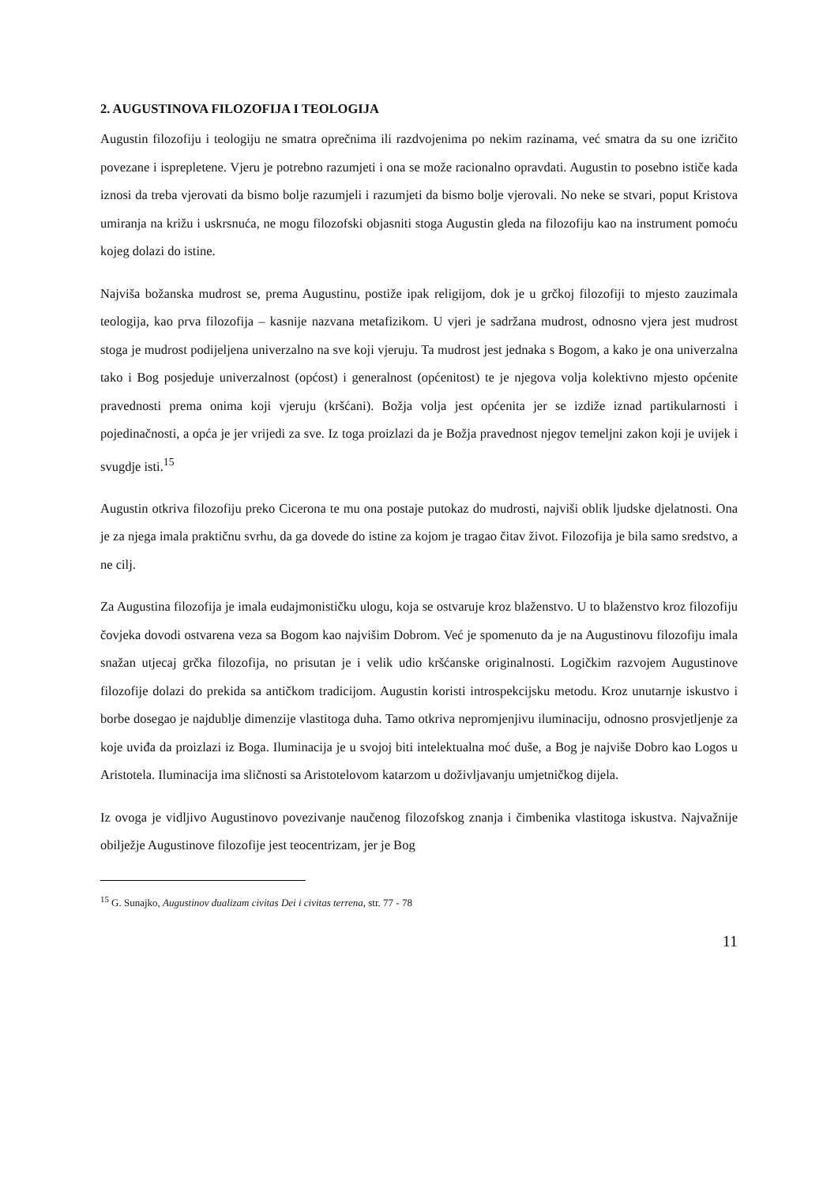2. AUGUSTINOVA FILOZOFIJA I TEOLOGIJA
Augustin filozofiju i teologiju ne smatra oprečnima ili razdvojenima po nekim razinama, već smatra da su one izričito povezane i isprepletene. Vjeru je potrebno razumjeti i ona se može racionalno opravdati. Augustin to posebno ističe kada iznosi da treba vjerovati da bismo bolje razumjeli i razumjeti da bismo bolje vjerovali. No neke se stvari, poput Kristova umiranja na križu i uskrsnuća, ne mogu filozofski objasniti stoga Augustin gleda na filozofiju kao na instrument pomoću kojeg dolazi do istine.
Najviša božanska mudrost se, prema Augustinu, postiže ipak religijom, dok je u grčkoj filozofiji to mjesto zauzimala teologija, kao prva filozofija – kasnije nazvana metafizikom. U vjeri je sadržana mudrost, odnosno vjera jest mudrost stoga je mudrost podijeljena univerzalno na sve koji vjeruju. Ta mudrost jest jednaka s Bogom, a kako je ona univerzalna tako i Bog posjeduje univerzalnost (općost) i generalnost (općenitost) te je njegova volja kolektivno mjesto općenite pravednosti prema onima koji vjeruju (kršćani). Božja volja jest općenita jer se izdiže iznad partikularnosti i pojedinačnosti, a opća je jer vrijedi za sve. Iz toga proizlazi da je Božja pravednost njegov temeljni zakon koji je uvijek i svugdje isti.<sup>15</sup>
Augustin otkriva filozofiju preko Cicerona te mu ona postaje putokaz do mudrosti, najviši oblik ljudske djelatnosti. Ona je za njega imala praktičnu svrhu, da ga dovede do istine za kojom je tragao čitav život. Filozofija je bila samo sredstvo, a ne cilj.
Za Augustina filozofija je imala eudajmonističku ulogu, koja se ostvaruje kroz blaženstvo. U to blaženstvo kroz filozofiju čovjeka dovodi ostvarena veza sa Bogom kao najvišim Dobrom. Već je spomenuto da je na Augustinovu filozofiju imala snažan utjecaj grčka filozofija, no prisutan je i velik udio kršćanske originalnosti. Logičkim razvojem Augustinove filozofije dolazi do prekida sa antičkom tradicijom. Augustin koristi introspekcijsku metodu. Kroz unutarnje iskustvo i borbe dosegao je najdublje dimenzije vlastitoga duha. Tamo otkriva nepromjenjivu iluminaciju, odnosno prosvjetljenje za koje uviđa da proizlazi iz Boga. Iluminacija je u svojoj biti intelektualna moć duše, a Bog je najviše Dobro kao Logos u Aristotela. Iluminacija ima sličnosti sa Aristotelovom katarzom u doživljavanju umjetničkog dijela.
Iz ovoga je vidljivo Augustinovo povezivanje naučenog filozofskog znanja i čimbenika vlastitoga iskustva. Najvažnije obilježje Augustinove filozofije jest teocentrizam, jer je Bog
<sup>15</sup> G. Sunajko, Augustinov dualizam civitas Dei i civitas terrena, str. 77 - 78
11